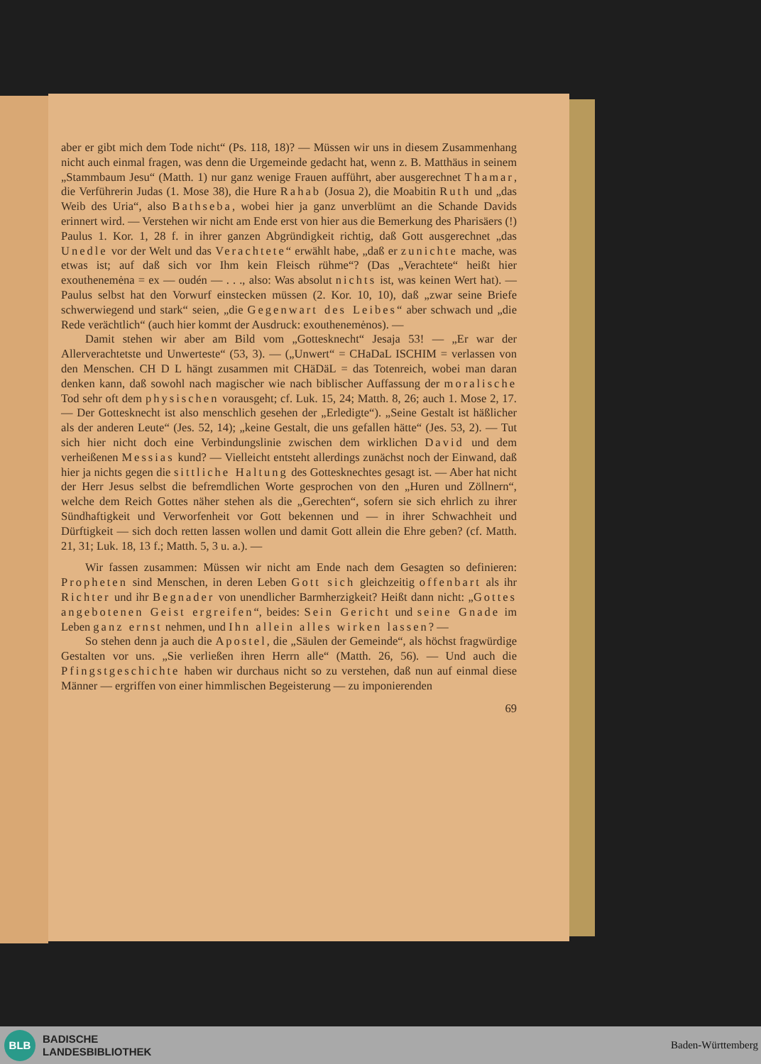aber er gibt mich dem Tode nicht“ (Ps. 118, 18)? — Müssen wir uns in diesem Zusammenhang nicht auch einmal fragen, was denn die Urgemeinde gedacht hat, wenn z. B. Matthäus in seinem „Stammbaum Jesu“ (Matth. 1) nur ganz wenige Frauen aufführt, aber ausgerechnet Thamar, die Verführerin Judas (1. Mose 38), die Hure Rahab (Josua 2), die Moabitin Ruth und „das Weib des Uria“, also Bathseba, wobei hier ja ganz unverblümt an die Schande Davids erinnert wird. — Verstehen wir nicht am Ende erst von hier aus die Bemerkung des Pharisäers (!) Paulus 1. Kor. 1, 28 f. in ihrer ganzen Abgründigkeit richtig, daß Gott ausgerechnet „das Unedle vor der Welt und das Verachtete“ erwählt habe, „daß er zunichte mache, was etwas ist; auf daß sich vor Ihm kein Fleisch rühme“? (Das „Verachtete“ heißt hier exouthenemėna = ex — oudén — . . ., also: Was absolut nichts ist, was keinen Wert hat). — Paulus selbst hat den Vorwurf einstecken müssen (2. Kor. 10, 10), daß „zwar seine Briefe schwerwiegend und stark“ seien, „die Gegenwart des Leibes“ aber schwach und „die Rede verächtlich“ (auch hier kommt der Ausdruck: exouthenemėnos). —
Damit stehen wir aber am Bild vom „Gottesknecht“ Jesaja 53! — „Er war der Allerverachtetste und Unwerteste“ (53, 3). — („Unwert“ = CHaDaL ISCHIM = verlassen von den Menschen. CH D L hängt zusammen mit CHäDäL = das Totenreich, wobei man daran denken kann, daß sowohl nach magischer wie nach biblischer Auffassung der moralische Tod sehr oft dem physischen vorausgeht; cf. Luk. 15, 24; Matth. 8, 26; auch 1. Mose 2, 17. — Der Gottesknecht ist also menschlich gesehen der „Erledigte“). „Seine Gestalt ist häßlicher als der anderen Leute“ (Jes. 52, 14); „keine Gestalt, die uns gefallen hätte“ (Jes. 53, 2). — Tut sich hier nicht doch eine Verbindungslinie zwischen dem wirklichen David und dem verheißenen Messias kund? — Vielleicht entsteht allerdings zunächst noch der Einwand, daß hier ja nichts gegen die sittliche Haltung des Gottesknechtes gesagt ist. — Aber hat nicht der Herr Jesus selbst die befremdlichen Worte gesprochen von den „Huren und Zöllnern“, welche dem Reich Gottes näher stehen als die „Gerechten“, sofern sie sich ehrlich zu ihrer Sündhaftigkeit und Verworfenheit vor Gott bekennen und — in ihrer Schwachheit und Dürftigkeit — sich doch retten lassen wollen und damit Gott allein die Ehre geben? (cf. Matth. 21, 31; Luk. 18, 13 f.; Matth. 5, 3 u. a.). —
Wir fassen zusammen: Müssen wir nicht am Ende nach dem Gesagten so definieren: Propheten sind Menschen, in deren Leben Gott sich gleichzeitig offenbart als ihr Richter und ihr Begnader von unendlicher Barmherzigkeit? Heißt dann nicht: „Gottes angebotenen Geist ergreifen“, beides: Sein Gericht und seine Gnade im Leben ganz ernst nehmen, und Ihn allein alles wirken lassen? —
So stehen denn ja auch die Apostel, die „Säulen der Gemeinde“, als höchst fragwürdige Gestalten vor uns. „Sie verließen ihren Herrn alle“ (Matth. 26, 56). — Und auch die Pfingstgeschichte haben wir durchaus nicht so zu verstehen, daß nun auf einmal diese Männer — ergriffen von einer himmlischen Begeisterung — zu imponierenden
69
BLB
BADISCHE
LANDESBIBLIOTHEK
Baden-Württemberg